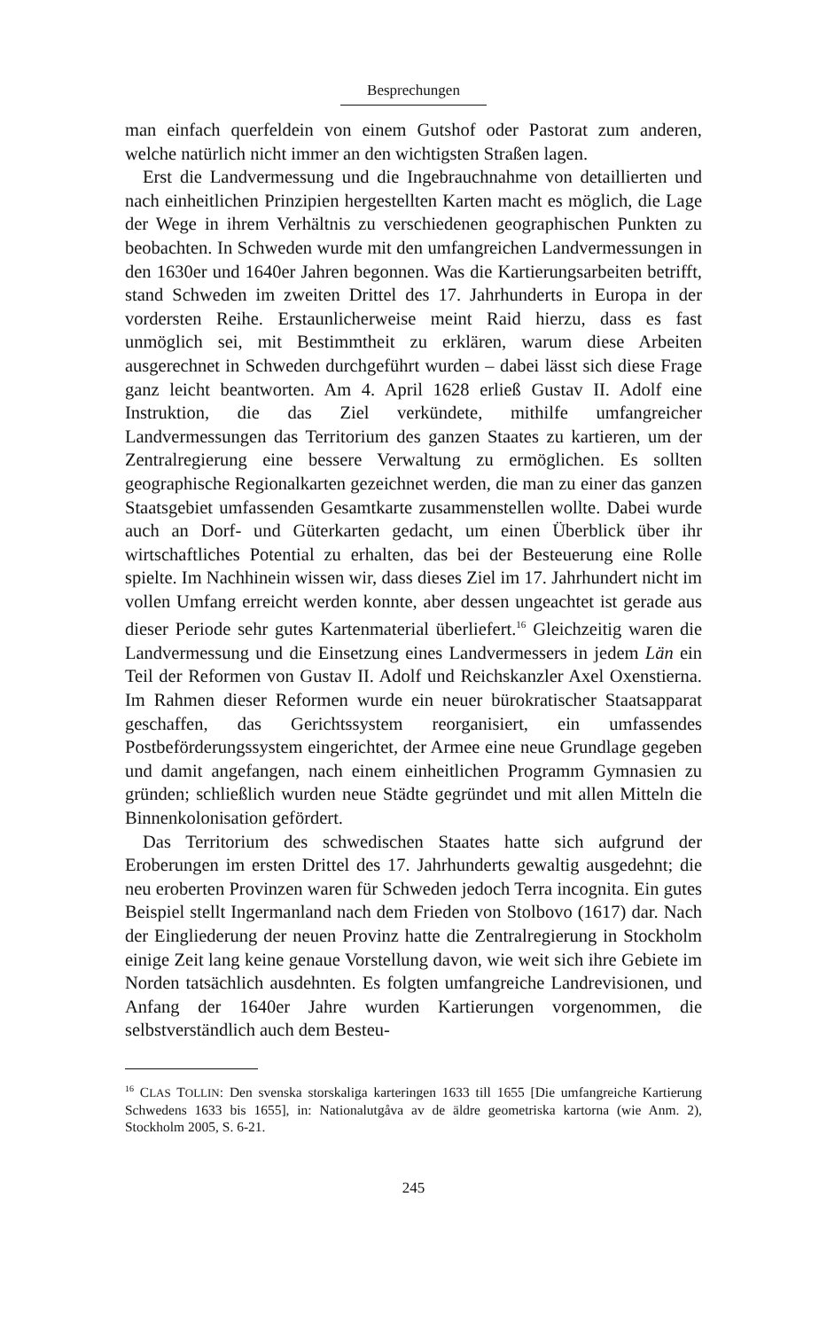Besprechungen
man einfach querfeldein von einem Gutshof oder Pastorat zum anderen, welche natürlich nicht immer an den wichtigsten Straßen lagen.
Erst die Landvermessung und die Ingebrauchnahme von detaillierten und nach einheitlichen Prinzipien hergestellten Karten macht es möglich, die Lage der Wege in ihrem Verhältnis zu verschiedenen geographischen Punkten zu beobachten. In Schweden wurde mit den umfangreichen Landvermessungen in den 1630er und 1640er Jahren begonnen. Was die Kartierungsarbeiten betrifft, stand Schweden im zweiten Drittel des 17. Jahrhunderts in Europa in der vordersten Reihe. Erstaunlicherweise meint Raid hierzu, dass es fast unmöglich sei, mit Bestimmtheit zu erklären, warum diese Arbeiten ausgerechnet in Schweden durchgeführt wurden – dabei lässt sich diese Frage ganz leicht beantworten. Am 4. April 1628 erließ Gustav II. Adolf eine Instruktion, die das Ziel verkündete, mithilfe umfangreicher Landvermessungen das Territorium des ganzen Staates zu kartieren, um der Zentralregierung eine bessere Verwaltung zu ermöglichen. Es sollten geographische Regionalkarten gezeichnet werden, die man zu einer das ganzen Staatsgebiet umfassenden Gesamtkarte zusammenstellen wollte. Dabei wurde auch an Dorf- und Güterkarten gedacht, um einen Überblick über ihr wirtschaftliches Potential zu erhalten, das bei der Besteuerung eine Rolle spielte. Im Nachhinein wissen wir, dass dieses Ziel im 17. Jahrhundert nicht im vollen Umfang erreicht werden konnte, aber dessen ungeachtet ist gerade aus dieser Periode sehr gutes Kartenmaterial überliefert.<sup>16</sup> Gleichzeitig waren die Landvermessung und die Einsetzung eines Landvermessers in jedem Län ein Teil der Reformen von Gustav II. Adolf und Reichskanzler Axel Oxenstierna. Im Rahmen dieser Reformen wurde ein neuer bürokratischer Staatsapparat geschaffen, das Gerichtssystem reorganisiert, ein umfassendes Postbeförderungssystem eingerichtet, der Armee eine neue Grundlage gegeben und damit angefangen, nach einem einheitlichen Programm Gymnasien zu gründen; schließlich wurden neue Städte gegründet und mit allen Mitteln die Binnenkolonisation gefördert.
Das Territorium des schwedischen Staates hatte sich aufgrund der Eroberungen im ersten Drittel des 17. Jahrhunderts gewaltig ausgedehnt; die neu eroberten Provinzen waren für Schweden jedoch Terra incognita. Ein gutes Beispiel stellt Ingermanland nach dem Frieden von Stolbovo (1617) dar. Nach der Eingliederung der neuen Provinz hatte die Zentralregierung in Stockholm einige Zeit lang keine genaue Vorstellung davon, wie weit sich ihre Gebiete im Norden tatsächlich ausdehnten. Es folgten umfangreiche Landrevisionen, und Anfang der 1640er Jahre wurden Kartierungen vorgenommen, die selbstverständlich auch dem Besteu-
<sup>16</sup> CLAS TOLLIN: Den svenska storskaliga karteringen 1633 till 1655 [Die umfangreiche Kartierung Schwedens 1633 bis 1655], in: Nationalutgåva av de äldre geometriska kartorna (wie Anm. 2), Stockholm 2005, S. 6-21.
245